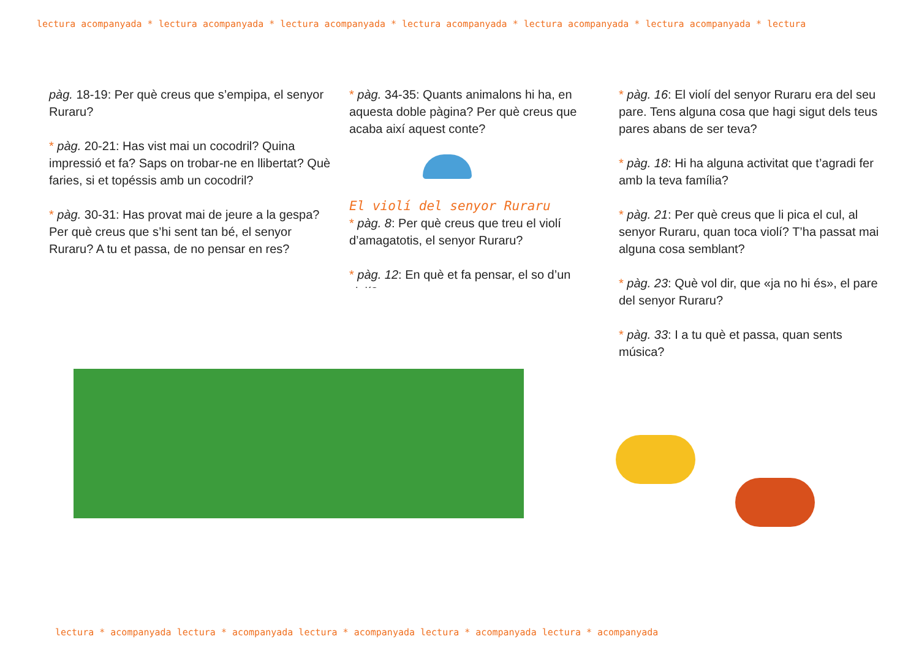lectura acompanyada * lectura acompanyada * lectura acompanyada * lectura acompanyada * lectura acompanyada * lectura acompanyada * lectura
pàg. 18-19: Per què creus que s’empipa, el senyor Ruraru?
* pàg. 20-21: Has vist mai un cocodril? Quina impressió et fa? Saps on trobar-ne en llibertat? Què faries, si et topéssis amb un cocodril?
* pàg. 30-31: Has provat mai de jeure a la gespa? Per què creus que s’hi sent tan bé, el senyor Ruraru? A tu et passa, de no pensar en res?
* pàg. 34-35: Quants animalons hi ha, en aquesta doble pàgina? Per què creus que acaba així aquest conte?
El violí del senyor Ruraru
* pàg. 8: Per què creus que treu el violí d’amagatotis, el senyor Ruraru?
* pàg. 12: En què et fa pensar, el so d’un violí?
* pàg. 16: El violí del senyor Ruraru era del seu pare. Tens alguna cosa que hagi sigut dels teus pares abans de ser teva?
* pàg. 18: Hi ha alguna activitat que t’agradi fer amb la teva família?
* pàg. 21: Per què creus que li pica el cul, al senyor Ruraru, quan toca violí? T’ha passat mai alguna cosa semblant?
* pàg. 23: Què vol dir, que «ja no hi és», el pare del senyor Ruraru?
* pàg. 33: I a tu què et passa, quan sents música?
lectura * acompanyada lectura * acompanyada lectura * acompanyada lectura * acompanyada lectura * acompanyada